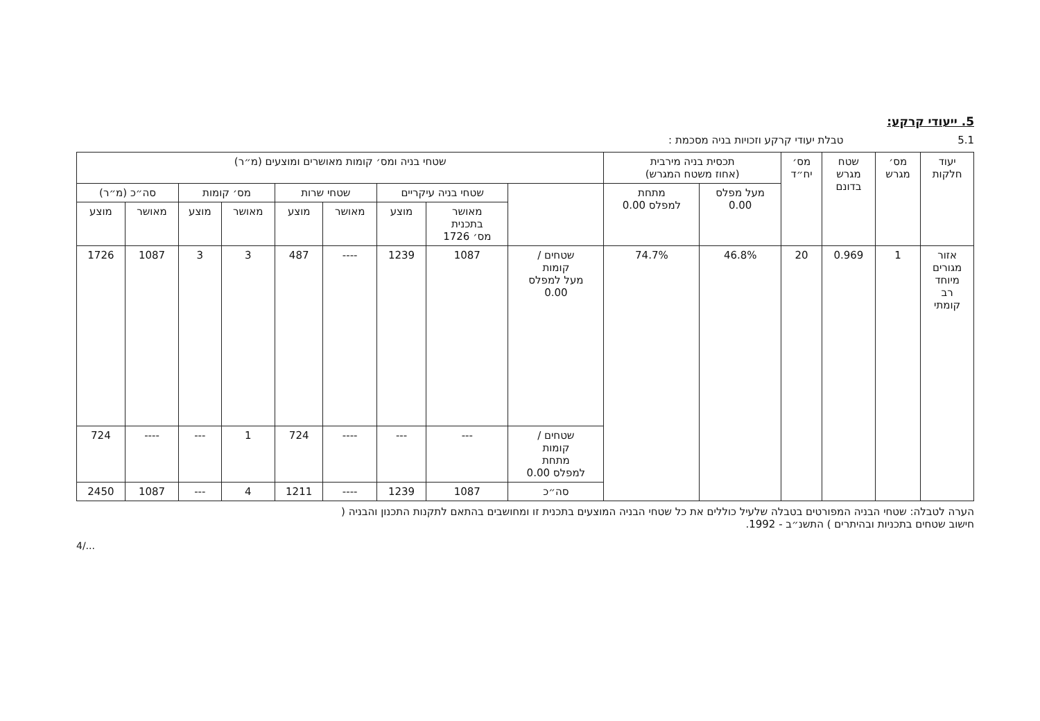5. ייעודי קרקע:
5.1 טבלת יעודי קרקע וזכויות בניה מסכמת :
| יעוד חלקות | מס׳ מגרש | שטח מגרש בדונם | מס׳ יח״ד | תכסית בניה מירבית (אחוז משטח המגרש) | | שטחי בניה ומס׳ קומות מאושרים ומוצעים (מ״ר) | | | | | | | | |
| --- | --- | --- | --- | --- | --- | --- | --- | --- | --- | --- | --- | --- | --- | --- |
| | | | | מעל מפלס 0.00 | מתחת למפלס 0.00 | | שטחי בניה עיקריים | | שטחי שרות | | מס׳ קומות | | סה״כ (מ״ר) | |
| | | | | | | | מאושר בתכנית מס׳ 1726 | מוצע | מאושר | מוצע | מאושר | מוצע | מאושר | מוצע |
| אזור מגורים מיוחד רב קומתי | 1 | 0.969 | 20 | 46.8% | 74.7% | שטחים / קומות מעל למפלס 0.00 | 1087 | 1239 | ---- | 487 | 3 | 3 | 1087 | 1726 |
| | | | | | | שטחים / קומות מתחת למפלס 0.00 | --- | --- | ---- | 724 | 1 | --- | ---- | 724 |
| | | | | | | סה״כ | 1087 | 1239 | ---- | 1211 | 4 | --- | 1087 | 2450 |
הערה לטבלה: שטחי הבניה המפורטים בטבלה שלעיל כוללים את כל שטחי הבניה המוצעים בתכנית זו ומחושבים בהתאם לתקנות התכנון והבניה (
חישוב שטחים בתכניות ובהיתרים ) התשנ״ב - 1992.
4/...